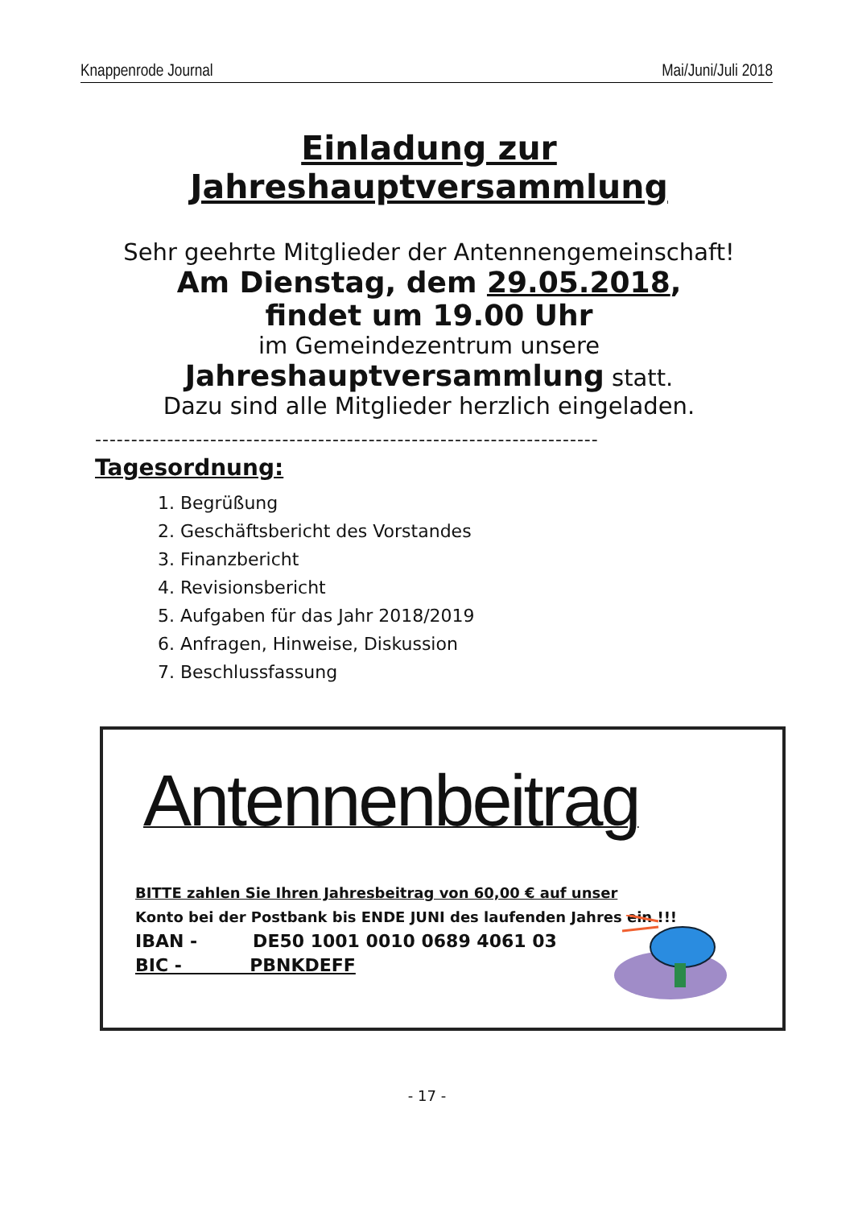Knappenrode Journal Mai/Juni/Juli 2018
Einladung zur Jahreshauptversammlung
Sehr geehrte Mitglieder der Antennengemeinschaft!
Am Dienstag, dem 29.05.2018,
findet um 19.00 Uhr
im Gemeindezentrum unsere
Jahreshauptversammlung statt.
Dazu sind alle Mitglieder herzlich eingeladen.
----------------------------------------------------------------------
Tagesordnung:
1. Begrüßung
2. Geschäftsbericht des Vorstandes
3. Finanzbericht
4. Revisionsbericht
5. Aufgaben für das Jahr 2018/2019
6. Anfragen, Hinweise, Diskussion
7. Beschlussfassung
Antennenbeitrag
BITTE zahlen Sie Ihren Jahresbeitrag von 60,00 € auf unser
Konto bei der Postbank bis ENDE JUNI des laufenden Jahres ein !!!
IBAN - DE50 1001 0010 0689 4061 03
BIC - PBNKDEFF
- 17 -